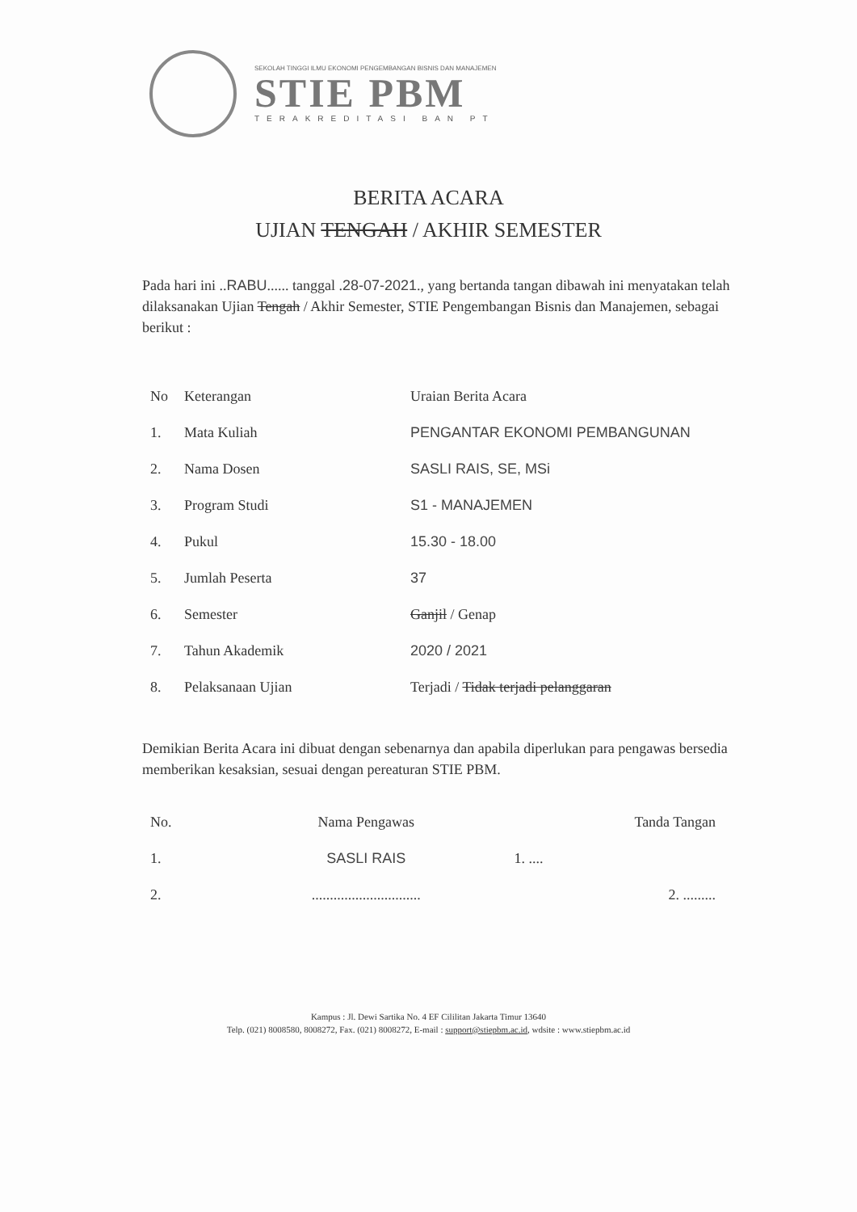SEKOLAH TINGGI ILMU EKONOMI PENGEMBANGAN BISNIS DAN MANAJEMEN
STIE PBM
TERAKREDITASI BAN PT
BERITA ACARA
UJIAN TENGAH / AKHIR SEMESTER
Pada hari ini ..RABU...... tanggal .28-07-2021., yang bertanda tangan dibawah ini menyatakan telah dilaksanakan Ujian Tengah / Akhir Semester, STIE Pengembangan Bisnis dan Manajemen, sebagai berikut :
| No | Keterangan | Uraian Berita Acara |
| --- | --- | --- |
| 1. | Mata Kuliah | PENGANTAR EKONOMI PEMBANGUNAN |
| 2. | Nama Dosen | SASLI RAIS, SE, MSi |
| 3. | Program Studi | S1 - MANAJEMEN |
| 4. | Pukul | 15.30 - 18.00 |
| 5. | Jumlah Peserta | 37 |
| 6. | Semester | Ganjil / Genap |
| 7. | Tahun Akademik | 2020 / 2021 |
| 8. | Pelaksanaan Ujian | Terjadi / Tidak terjadi pelanggaran |
Demikian Berita Acara ini dibuat dengan sebenarnya dan apabila diperlukan para pengawas bersedia memberikan kesaksian, sesuai dengan pereaturan STIE PBM.
| No. | Nama Pengawas | Tanda Tangan |
| --- | --- | --- |
| 1. | SASLI RAIS | 1. .... |
| 2. | .............................. | 2. ......... |
Kampus : Jl. Dewi Sartika No. 4 EF Cililitan Jakarta Timur 13640
Telp. (021) 8008580, 8008272, Fax. (021) 8008272, E-mail : support@stiepbm.ac.id, wdsite : www.stiepbm.ac.id